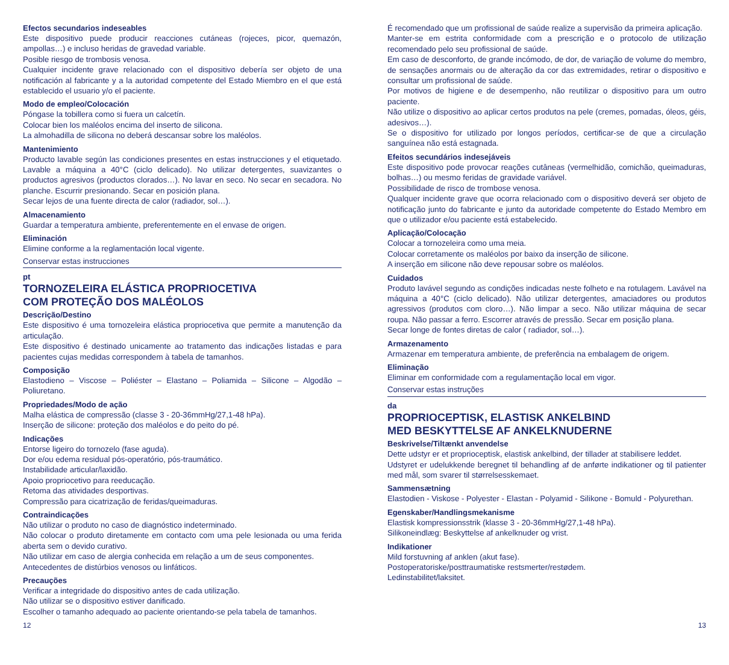Efectos secundarios indeseables
Este dispositivo puede producir reacciones cutáneas (rojeces, picor, quemazón, ampollas…) e incluso heridas de gravedad variable.
Posible riesgo de trombosis venosa.
Cualquier incidente grave relacionado con el dispositivo debería ser objeto de una notificación al fabricante y a la autoridad competente del Estado Miembro en el que está establecido el usuario y/o el paciente.
Modo de empleo/Colocación
Póngase la tobillera como si fuera un calcetín.
Colocar bien los maléolos encima del inserto de silicona.
La almohadilla de silicona no deberá descansar sobre los maléolos.
Mantenimiento
Producto lavable según las condiciones presentes en estas instrucciones y el etiquetado. Lavable a máquina a 40°C (ciclo delicado). No utilizar detergentes, suavizantes o productos agresivos (productos clorados…). No lavar en seco. No secar en secadora. No planche. Escurrir presionando. Secar en posición plana.
Secar lejos de una fuente directa de calor (radiador, sol…).
Almacenamiento
Guardar a temperatura ambiente, preferentemente en el envase de origen.
Eliminación
Elimine conforme a la reglamentación local vigente.
Conservar estas instrucciones
pt
TORNOZELEIRA ELÁSTICA PROPRIOCETIVA
COM PROTEÇÃO DOS MALÉOLOS
Descrição/Destino
Este dispositivo é uma tornozeleira elástica propriocetiva que permite a manutenção da articulação.
Este dispositivo é destinado unicamente ao tratamento das indicações listadas e para pacientes cujas medidas correspondem à tabela de tamanhos.
Composição
Elastodieno – Viscose – Poliéster – Elastano – Poliamida – Silicone – Algodão – Poliuretano.
Propriedades/Modo de ação
Malha elástica de compressão (classe 3 - 20-36mmHg/27,1-48 hPa).
Inserção de silicone: proteção dos maléolos e do peito do pé.
Indicações
Entorse ligeiro do tornozelo (fase aguda).
Dor e/ou edema residual pós-operatório, pós-traumático.
Instabilidade articular/laxidão.
Apoio propriocetivo para reeducação.
Retoma das atividades desportivas.
Compressão para cicatrização de feridas/queimaduras.
Contraindicações
Não utilizar o produto no caso de diagnóstico indeterminado.
Não colocar o produto diretamente em contacto com uma pele lesionada ou uma ferida aberta sem o devido curativo.
Não utilizar em caso de alergia conhecida em relação a um de seus componentes.
Antecedentes de distúrbios venosos ou linfáticos.
Precauções
Verificar a integridade do dispositivo antes de cada utilização.
Não utilizar se o dispositivo estiver danificado.
Escolher o tamanho adequado ao paciente orientando-se pela tabela de tamanhos.
É recomendado que um profissional de saúde realize a supervisão da primeira aplicação.
Manter-se em estrita conformidade com a prescrição e o protocolo de utilização recomendado pelo seu profissional de saúde.
Em caso de desconforto, de grande incómodo, de dor, de variação de volume do membro, de sensações anormais ou de alteração da cor das extremidades, retirar o dispositivo e consultar um profissional de saúde.
Por motivos de higiene e de desempenho, não reutilizar o dispositivo para um outro paciente.
Não utilize o dispositivo ao aplicar certos produtos na pele (cremes, pomadas, óleos, géis, adesivos…).
Se o dispositivo for utilizado por longos períodos, certificar-se de que a circulação sanguínea não está estagnada.
Efeitos secundários indesejáveis
Este dispositivo pode provocar reações cutâneas (vermelhidão, comichão, queimaduras, bolhas…) ou mesmo feridas de gravidade variável.
Possibilidade de risco de trombose venosa.
Qualquer incidente grave que ocorra relacionado com o dispositivo deverá ser objeto de notificação junto do fabricante e junto da autoridade competente do Estado Membro em que o utilizador e/ou paciente está estabelecido.
Aplicação/Colocação
Colocar a tornozeleira como uma meia.
Colocar corretamente os maléolos por baixo da inserção de silicone.
A inserção em silicone não deve repousar sobre os maléolos.
Cuidados
Produto lavável segundo as condições indicadas neste folheto e na rotulagem. Lavável na máquina a 40°C (ciclo delicado). Não utilizar detergentes, amaciadores ou produtos agressivos (produtos com cloro…). Não limpar a seco. Não utilizar máquina de secar roupa. Não passar a ferro. Escorrer através de pressão. Secar em posição plana.
Secar longe de fontes diretas de calor ( radiador, sol…).
Armazenamento
Armazenar em temperatura ambiente, de preferência na embalagem de origem.
Eliminação
Eliminar em conformidade com a regulamentação local em vigor.
Conservar estas instruções
da
PROPRIOCEPTISK, ELASTISK ANKELBIND
MED BESKYTTELSE AF ANKELKNUDERNE
Beskrivelse/Tiltænkt anvendelse
Dette udstyr er et proprioceptisk, elastisk ankelbind, der tillader at stabilisere leddet.
Udstyret er udelukkende beregnet til behandling af de anførte indikationer og til patienter med mål, som svarer til størrelsesskemaet.
Sammensætning
Elastodien - Viskose - Polyester - Elastan - Polyamid - Silikone - Bomuld - Polyurethan.
Egenskaber/Handlingsmekanisme
Elastisk kompressionsstrik (klasse 3 - 20-36mmHg/27,1-48 hPa).
Silikoneindlæg: Beskyttelse af ankelknuder og vrist.
Indikationer
Mild forstuvning af anklen (akut fase).
Postoperatoriske/posttraumatiske restsmerter/restødem.
Ledinstabilitet/laksitet.
12 13